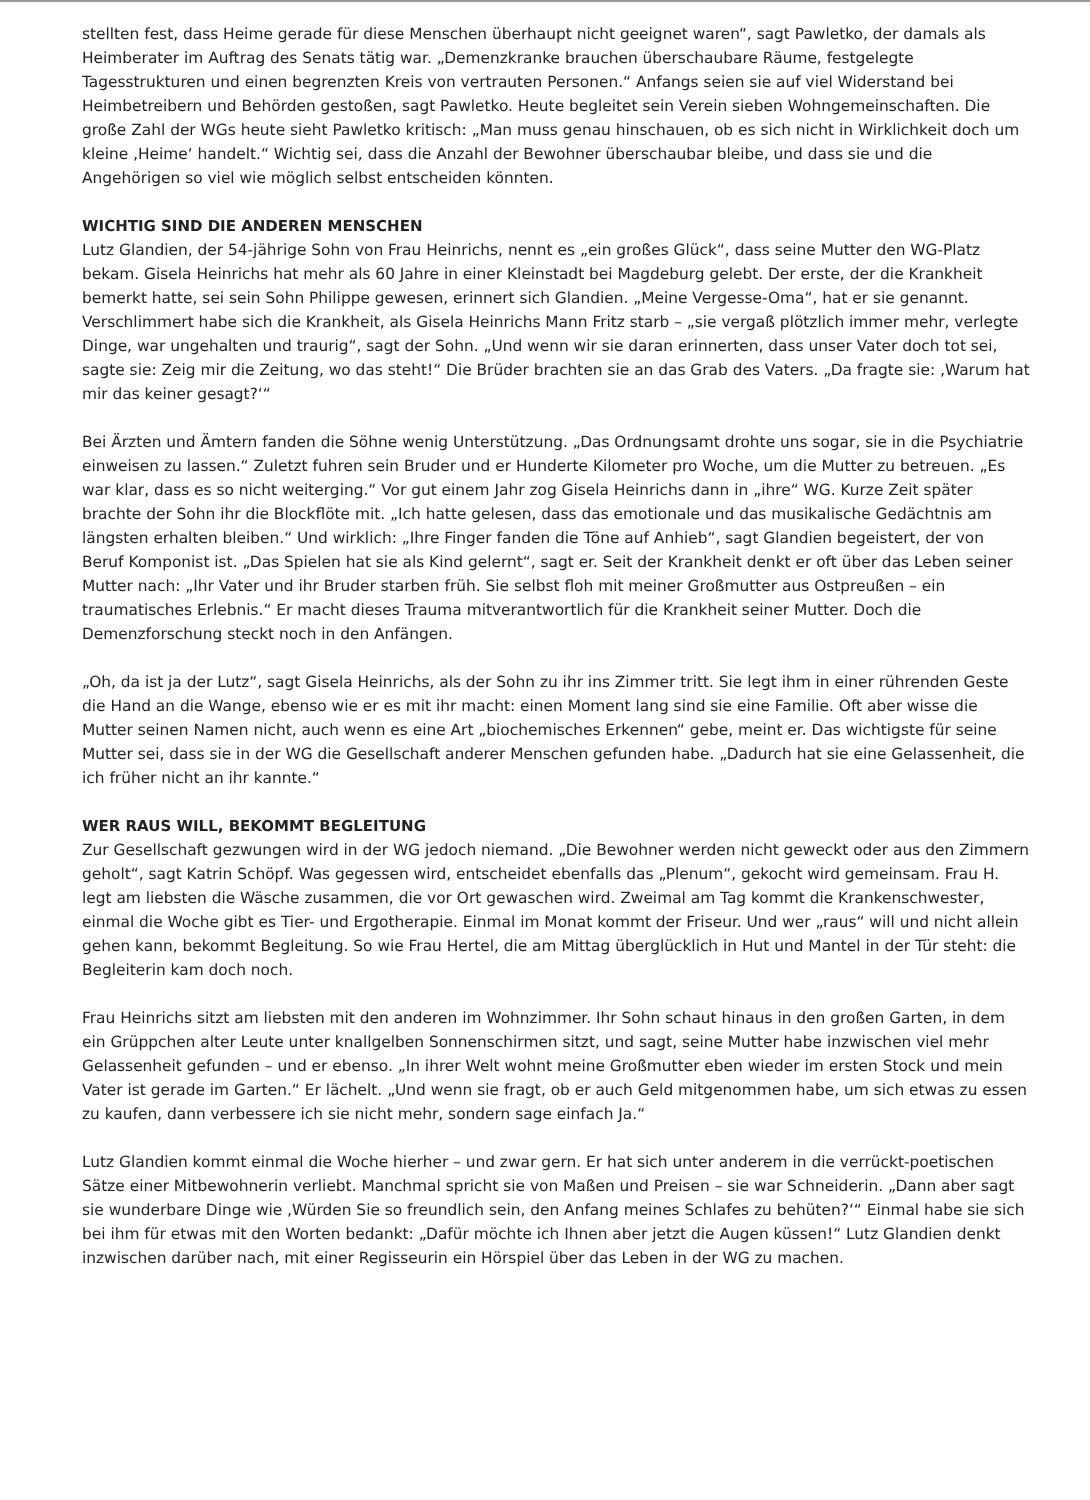stellten fest, dass Heime gerade für diese Menschen überhaupt nicht geeignet waren“, sagt Pawletko, der damals als Heimberater im Auftrag des Senats tätig war. „Demenzkranke brauchen überschaubare Räume, festgelegte Tagesstrukturen und einen begrenzten Kreis von vertrauten Personen.“ Anfangs seien sie auf viel Widerstand bei Heimbetreibern und Behörden gestoßen, sagt Pawletko. Heute begleitet sein Verein sieben Wohngemeinschaften. Die große Zahl der WGs heute sieht Pawletko kritisch: „Man muss genau hinschauen, ob es sich nicht in Wirklichkeit doch um kleine ‚Heime‘ handelt.“ Wichtig sei, dass die Anzahl der Bewohner überschaubar bleibe, und dass sie und die Angehörigen so viel wie möglich selbst entscheiden könnten.
WICHTIG SIND DIE ANDEREN MENSCHEN
Lutz Glandien, der 54-jährige Sohn von Frau Heinrichs, nennt es „ein großes Glück“, dass seine Mutter den WG-Platz bekam. Gisela Heinrichs hat mehr als 60 Jahre in einer Kleinstadt bei Magdeburg gelebt. Der erste, der die Krankheit bemerkt hatte, sei sein Sohn Philippe gewesen, erinnert sich Glandien. „Meine Vergesse-Oma“, hat er sie genannt. Verschlimmert habe sich die Krankheit, als Gisela Heinrichs Mann Fritz starb – „sie vergaß plötzlich immer mehr, verlegte Dinge, war ungehalten und traurig“, sagt der Sohn. „Und wenn wir sie daran erinnerten, dass unser Vater doch tot sei, sagte sie: Zeig mir die Zeitung, wo das steht!“ Die Brüder brachten sie an das Grab des Vaters. „Da fragte sie: ‚Warum hat mir das keiner gesagt?‘“
Bei Ärzten und Ämtern fanden die Söhne wenig Unterstützung. „Das Ordnungsamt drohte uns sogar, sie in die Psychiatrie einweisen zu lassen.“ Zuletzt fuhren sein Bruder und er Hunderte Kilometer pro Woche, um die Mutter zu betreuen. „Es war klar, dass es so nicht weiterging.“ Vor gut einem Jahr zog Gisela Heinrichs dann in „ihre“ WG. Kurze Zeit später brachte der Sohn ihr die Blockflöte mit. „Ich hatte gelesen, dass das emotionale und das musikalische Gedächtnis am längsten erhalten bleiben.“ Und wirklich: „Ihre Finger fanden die Töne auf Anhieb“, sagt Glandien begeistert, der von Beruf Komponist ist. „Das Spielen hat sie als Kind gelernt“, sagt er. Seit der Krankheit denkt er oft über das Leben seiner Mutter nach: „Ihr Vater und ihr Bruder starben früh. Sie selbst floh mit meiner Großmutter aus Ostpreußen – ein traumatisches Erlebnis.“ Er macht dieses Trauma mitverantwortlich für die Krankheit seiner Mutter. Doch die Demenzforschung steckt noch in den Anfängen.
„Oh, da ist ja der Lutz“, sagt Gisela Heinrichs, als der Sohn zu ihr ins Zimmer tritt. Sie legt ihm in einer rührenden Geste die Hand an die Wange, ebenso wie er es mit ihr macht: einen Moment lang sind sie eine Familie. Oft aber wisse die Mutter seinen Namen nicht, auch wenn es eine Art „biochemisches Erkennen“ gebe, meint er. Das wichtigste für seine Mutter sei, dass sie in der WG die Gesellschaft anderer Menschen gefunden habe. „Dadurch hat sie eine Gelassenheit, die ich früher nicht an ihr kannte.“
WER RAUS WILL, BEKOMMT BEGLEITUNG
Zur Gesellschaft gezwungen wird in der WG jedoch niemand. „Die Bewohner werden nicht geweckt oder aus den Zimmern geholt“, sagt Katrin Schöpf. Was gegessen wird, entscheidet ebenfalls das „Plenum“, gekocht wird gemeinsam. Frau H. legt am liebsten die Wäsche zusammen, die vor Ort gewaschen wird. Zweimal am Tag kommt die Krankenschwester, einmal die Woche gibt es Tier- und Ergotherapie. Einmal im Monat kommt der Friseur. Und wer „raus“ will und nicht allein gehen kann, bekommt Begleitung. So wie Frau Hertel, die am Mittag überglücklich in Hut und Mantel in der Tür steht: die Begleiterin kam doch noch.
Frau Heinrichs sitzt am liebsten mit den anderen im Wohnzimmer. Ihr Sohn schaut hinaus in den großen Garten, in dem ein Grüppchen alter Leute unter knallgelben Sonnenschirmen sitzt, und sagt, seine Mutter habe inzwischen viel mehr Gelassenheit gefunden – und er ebenso. „In ihrer Welt wohnt meine Großmutter eben wieder im ersten Stock und mein Vater ist gerade im Garten.“ Er lächelt. „Und wenn sie fragt, ob er auch Geld mitgenommen habe, um sich etwas zu essen zu kaufen, dann verbessere ich sie nicht mehr, sondern sage einfach Ja.“
Lutz Glandien kommt einmal die Woche hierher – und zwar gern. Er hat sich unter anderem in die verrückt-poetischen Sätze einer Mitbewohnerin verliebt. Manchmal spricht sie von Maßen und Preisen – sie war Schneiderin. „Dann aber sagt sie wunderbare Dinge wie ‚Würden Sie so freundlich sein, den Anfang meines Schlafes zu behüten?‘“ Einmal habe sie sich bei ihm für etwas mit den Worten bedankt: „Dafür möchte ich Ihnen aber jetzt die Augen küssen!“ Lutz Glandien denkt inzwischen darüber nach, mit einer Regisseurin ein Hörspiel über das Leben in der WG zu machen.